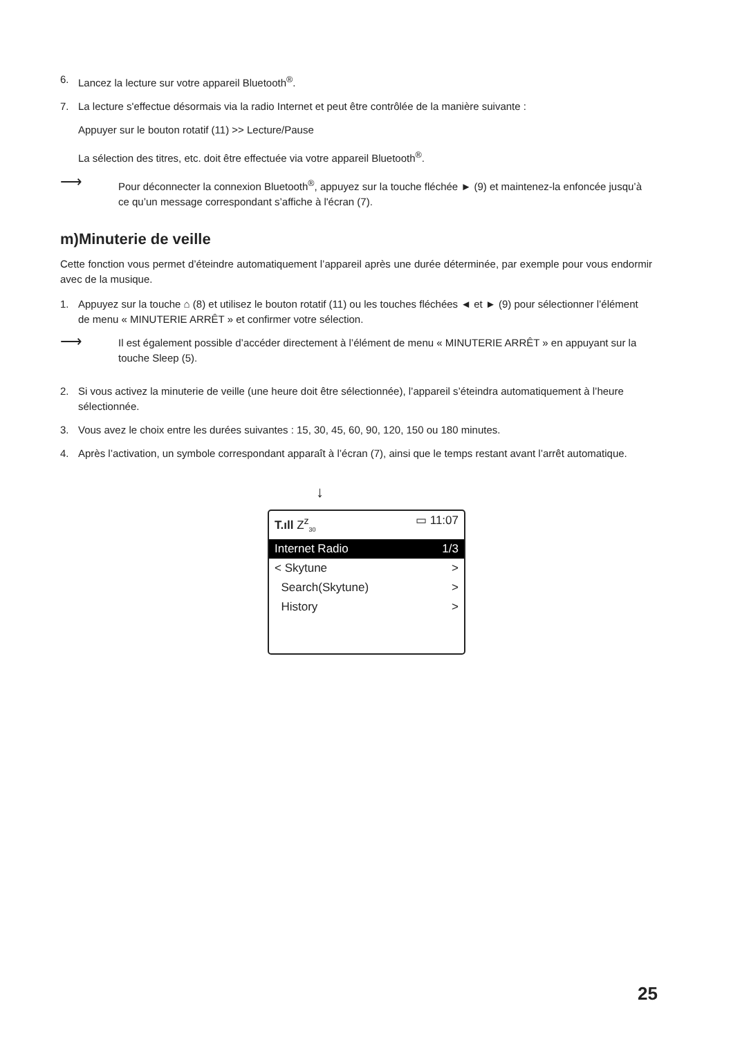6. Lancez la lecture sur votre appareil Bluetooth<sup>®</sup>.
7. La lecture s'effectue désormais via la radio Internet et peut être contrôlée de la manière suivante :
Appuyer sur le bouton rotatif (11) >> Lecture/Pause
La sélection des titres, etc. doit être effectuée via votre appareil Bluetooth<sup>®</sup>.
⟶ Pour déconnecter la connexion Bluetooth<sup>®</sup>, appuyez sur la touche fléchée ► (9) et maintenez-la enfoncée jusqu’à ce qu’un message correspondant s’affiche à l'écran (7).
m)Minuterie de veille
Cette fonction vous permet d’éteindre automatiquement l’appareil après une durée déterminée, par exemple pour vous endormir avec de la musique.
1. Appuyez sur la touche ⌂ (8) et utilisez le bouton rotatif (11) ou les touches fléchées ◄ et ► (9) pour sélectionner l’élément de menu « MINUTERIE ARRÊT » et confirmer votre sélection.
⟶ Il est également possible d’accéder directement à l’élément de menu « MINUTERIE ARRÊT » en appuyant sur la touche Sleep (5).
2. Si vous activez la minuterie de veille (une heure doit être sélectionnée), l’appareil s’éteindra automatiquement à l’heure sélectionnée.
3. Vous avez le choix entre les durées suivantes : 15, 30, 45, 60, 90, 120, 150 ou 180 minutes.
4. Après l’activation, un symbole correspondant apparaît à l’écran (7), ainsi que le temps restant avant l’arrêt automatique.
↓
T.ıll Z<sup>z</sup><sub>30</sub> ▭ 11:07
Internet Radio 1/3
< Skytune >
Search(Skytune) >
History >
25